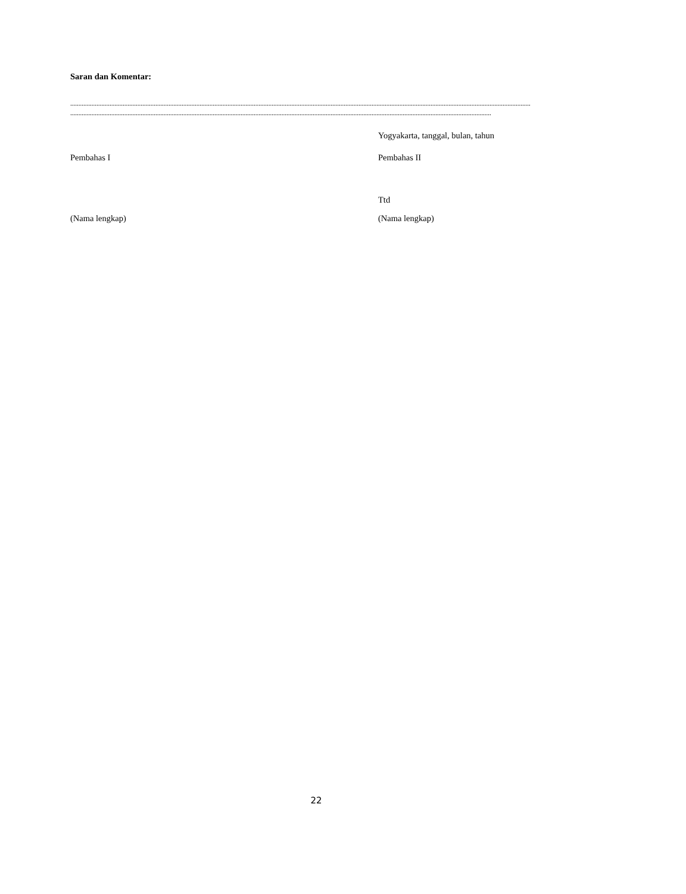Saran dan Komentar:
.........................................................................................................................................................................................................................................................................................
.................................................................................................................................................................................................................................................................
Yogyakarta, tanggal, bulan, tahun
Pembahas I Pembahas II
Ttd
(Nama lengkap) (Nama lengkap)
22